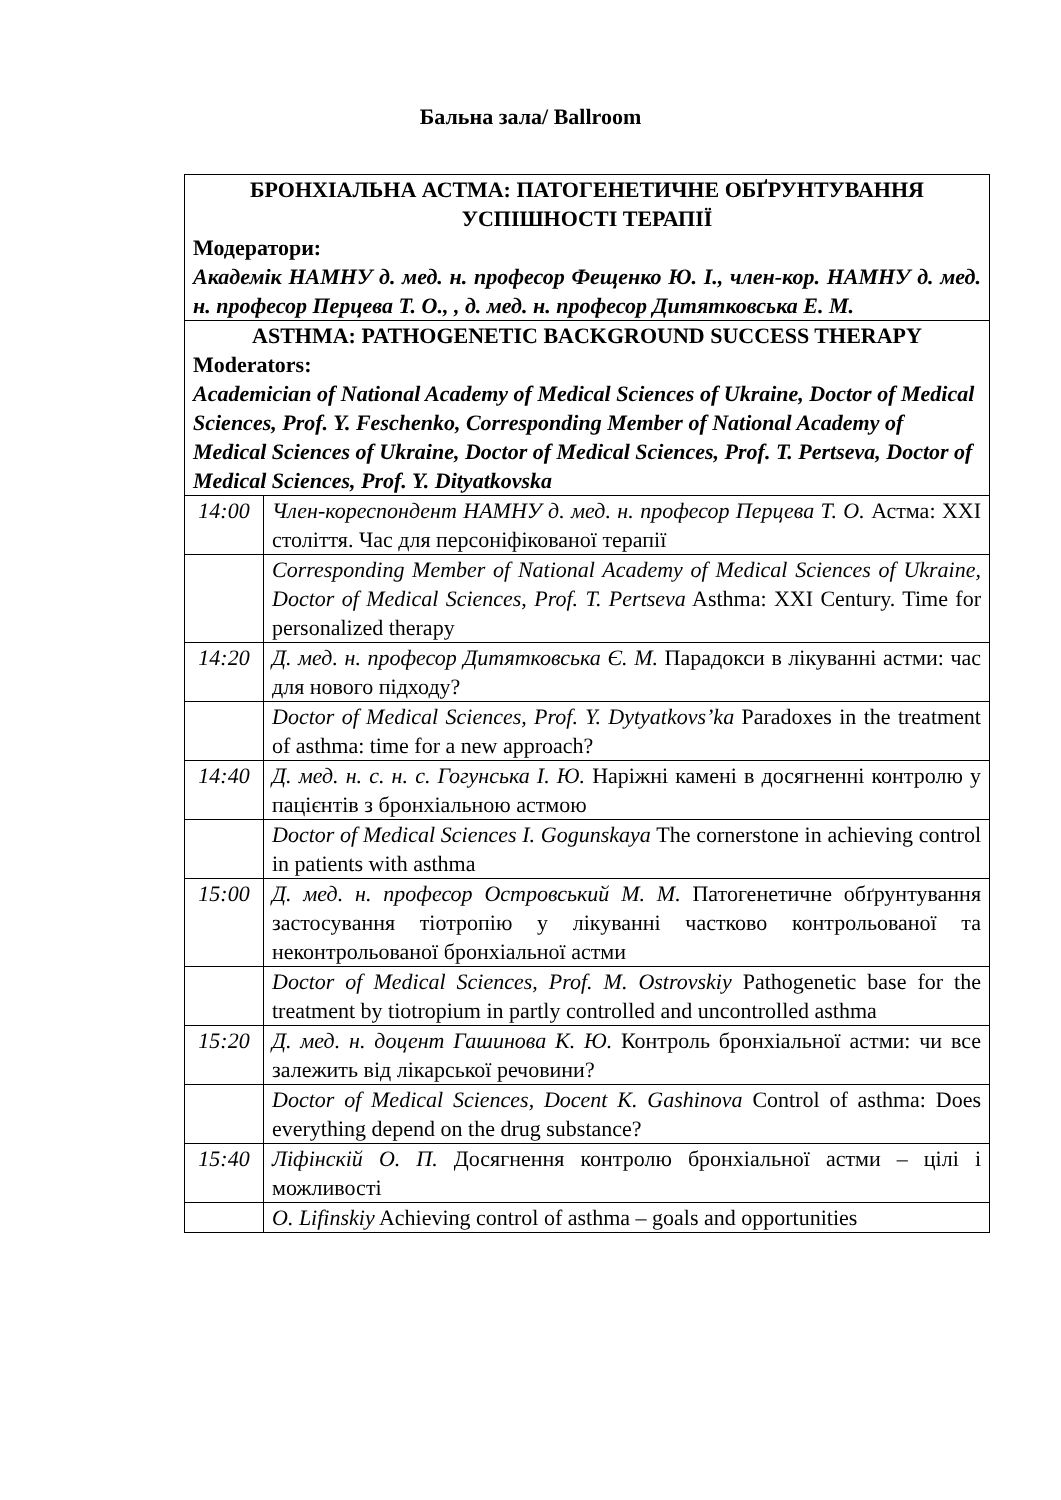Бальна зала/ Ballroom
| БРОНХІАЛЬНА АСТМА: ПАТОГЕНЕТИЧНЕ ОБҐРУНТУВАННЯ УСПІШНОСТІ ТЕРАПІЇ Модератори: Академік НАМНУ д. мед. н. професор Фещенко Ю. І., член-кор. НАМНУ д. мед. н. професор Перцева Т. О., , д. мед. н. професор Дитятковська Е. М. | |
| ASTHMA: PATHOGENETIC BACKGROUND SUCCESS THERAPY Moderators: Academician of National Academy of Medical Sciences of Ukraine, Doctor of Medical Sciences, Prof. Y. Feschenko, Corresponding Member of National Academy of Medical Sciences of Ukraine, Doctor of Medical Sciences, Prof. T. Pertseva, Doctor of Medical Sciences, Prof. Y. Dityatkovska | |
| 14:00 | Член-кореспондент НАМНУ д. мед. н. професор Перцева Т. О. Астма: XXI століття. Час для персоніфікованої терапії |
| | Corresponding Member of National Academy of Medical Sciences of Ukraine, Doctor of Medical Sciences, Prof. T. Pertseva Asthma: XXI Century. Time for personalized therapy |
| 14:20 | Д. мед. н. професор Дитятковська Є. М. Парадокси в лікуванні астми: час для нового підходу? |
| | Doctor of Medical Sciences, Prof. Y. Dytyatkovs’ka Paradoxes in the treatment of asthma: time for a new approach? |
| 14:40 | Д. мед. н. с. н. с. Гогунська І. Ю. Наріжні камені в досягненні контролю у пацієнтів з бронхіальною астмою |
| | Doctor of Medical Sciences I. Gogunskaya The cornerstone in achieving control in patients with asthma |
| 15:00 | Д. мед. н. професор Островський М. М. Патогенетичне обґрунтування застосування тіотропію у лікуванні частково контрольованої та неконтрольованої бронхіальної астми |
| | Doctor of Medical Sciences, Prof. M. Ostrovskiy Pathogenetic base for the treatment by tiotropium in partly controlled and uncontrolled asthma |
| 15:20 | Д. мед. н. доцент Гашинова К. Ю. Контроль бронхіальної астми: чи все залежить від лікарської речовини? |
| | Doctor of Medical Sciences, Docent K. Gashinova Control of asthma: Does everything depend on the drug substance? |
| 15:40 | Ліфінскій О. П. Досягнення контролю бронхіальної астми – цілі і можливості |
| | O. Lifinskiy Achieving control of asthma – goals and opportunities |